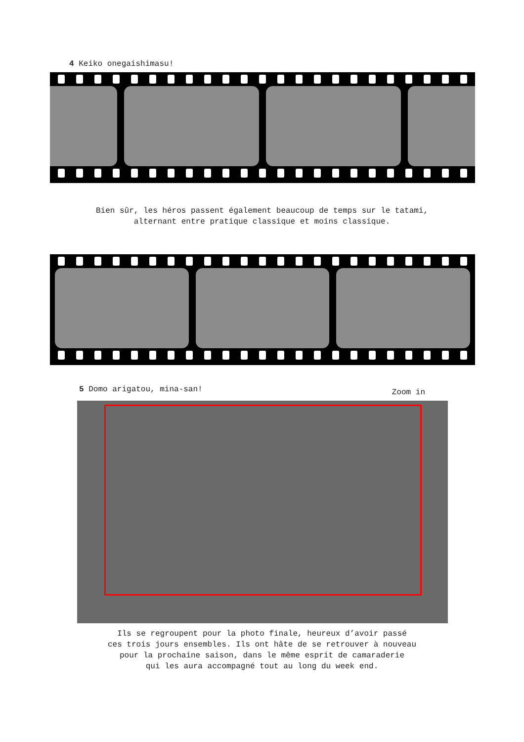4 Keiko onegaishimasu!
Bien sûr, les héros passent également beaucoup de temps sur le tatami,
alternant entre pratique classique et moins classique.
5 Domo arigatou, mina-san!
Zoom in
Ils se regroupent pour la photo finale, heureux d’avoir passé
ces trois jours ensembles. Ils ont hâte de se retrouver à nouveau
pour la prochaine saison, dans le même esprit de camaraderie
qui les aura accompagné tout au long du week end.